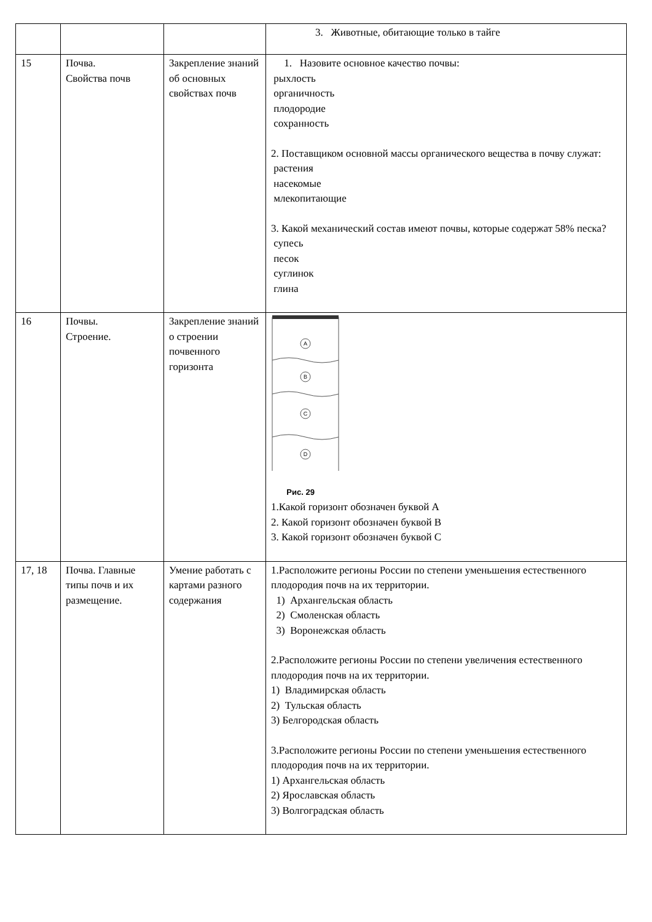| | | | 3. Животные, обитающие только в тайге |
| 15 | Почва. Свойства почв | Закрепление знаний об основных свойствах почв | 1. Назовите основное качество почвы: рыхлость органичность плодородие сохранность 2. Поставщиком основной массы органического вещества в почву служат: растения насекомые млекопитающие 3. Какой механический состав имеют почвы, которые содержат 58% песка? супесь песок суглинок глина |
| 16 | Почвы. Строение. | Закрепление знаний о строении почвенного горизонта | A B C D Рис. 29 1.Какой горизонт обозначен буквой А 2. Какой горизонт обозначен буквой В 3. Какой горизонт обозначен буквой С |
| 17, 18 | Почва. Главные типы почв и их размещение. | Умение работать с картами разного содержания | 1.Расположите регионы России по степени уменьшения естественного плодородия почв на их территории. 1) Архангельская область 2) Смоленская область 3) Воронежская область 2.Расположите регионы России по степени увеличения естественного плодородия почв на их территории. 1) Владимирская область 2) Тульская область 3) Белгородская область 3.Расположите регионы России по степени уменьшения естественного плодородия почв на их территории. 1) Архангельская область 2) Ярославская область 3) Волгоградская область |